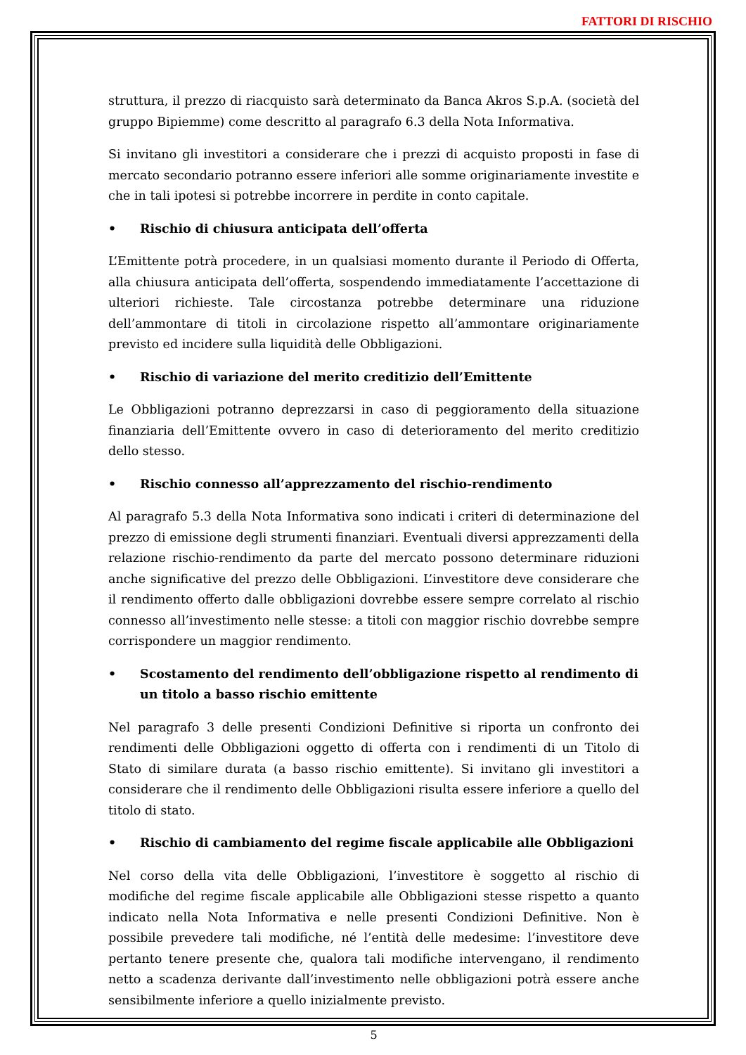FATTORI DI RISCHIO
struttura, il prezzo di riacquisto sarà determinato da Banca Akros S.p.A. (società del gruppo Bipiemme) come descritto al paragrafo 6.3 della Nota Informativa.
Si invitano gli investitori a considerare che i prezzi di acquisto proposti in fase di mercato secondario potranno essere inferiori alle somme originariamente investite e che in tali ipotesi si potrebbe incorrere in perdite in conto capitale.
• Rischio di chiusura anticipata dell’offerta
L’Emittente potrà procedere, in un qualsiasi momento durante il Periodo di Offerta, alla chiusura anticipata dell’offerta, sospendendo immediatamente l’accettazione di ulteriori richieste. Tale circostanza potrebbe determinare una riduzione dell’ammontare di titoli in circolazione rispetto all’ammontare originariamente previsto ed incidere sulla liquidità delle Obbligazioni.
• Rischio di variazione del merito creditizio dell’Emittente
Le Obbligazioni potranno deprezzarsi in caso di peggioramento della situazione finanziaria dell’Emittente ovvero in caso di deterioramento del merito creditizio dello stesso.
• Rischio connesso all’apprezzamento del rischio-rendimento
Al paragrafo 5.3 della Nota Informativa sono indicati i criteri di determinazione del prezzo di emissione degli strumenti finanziari. Eventuali diversi apprezzamenti della relazione rischio-rendimento da parte del mercato possono determinare riduzioni anche significative del prezzo delle Obbligazioni. L’investitore deve considerare che il rendimento offerto dalle obbligazioni dovrebbe essere sempre correlato al rischio connesso all’investimento nelle stesse: a titoli con maggior rischio dovrebbe sempre corrispondere un maggior rendimento.
• Scostamento del rendimento dell’obbligazione rispetto al rendimento di un titolo a basso rischio emittente
Nel paragrafo 3 delle presenti Condizioni Definitive si riporta un confronto dei rendimenti delle Obbligazioni oggetto di offerta con i rendimenti di un Titolo di Stato di similare durata (a basso rischio emittente). Si invitano gli investitori a considerare che il rendimento delle Obbligazioni risulta essere inferiore a quello del titolo di stato.
• Rischio di cambiamento del regime fiscale applicabile alle Obbligazioni
Nel corso della vita delle Obbligazioni, l’investitore è soggetto al rischio di modifiche del regime fiscale applicabile alle Obbligazioni stesse rispetto a quanto indicato nella Nota Informativa e nelle presenti Condizioni Definitive. Non è possibile prevedere tali modifiche, né l’entità delle medesime: l’investitore deve pertanto tenere presente che, qualora tali modifiche intervengano, il rendimento netto a scadenza derivante dall’investimento nelle obbligazioni potrà essere anche sensibilmente inferiore a quello inizialmente previsto.
5